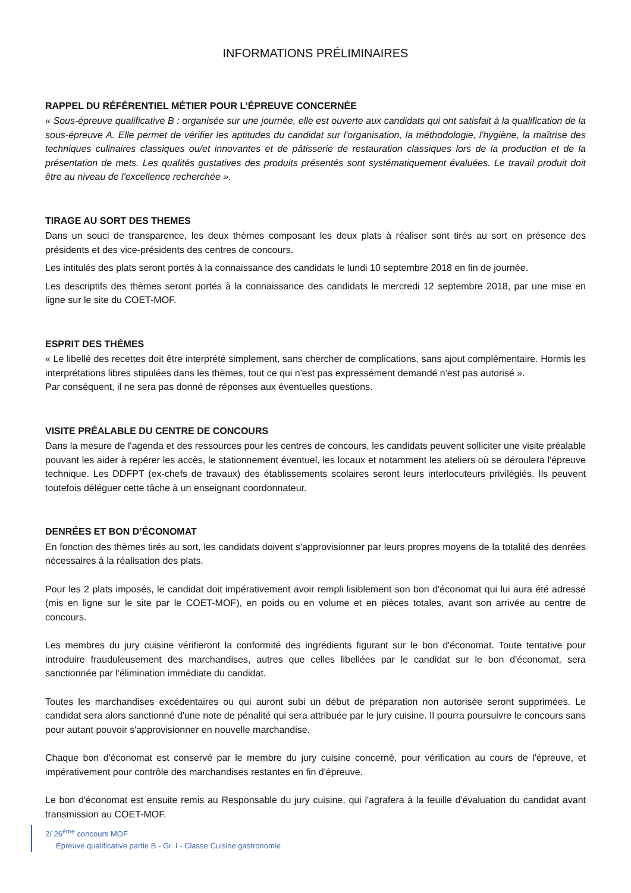INFORMATIONS PRÉLIMINAIRES
RAPPEL DU RÉFÉRENTIEL MÉTIER POUR L’ÉPREUVE CONCERNÉE
« Sous-épreuve qualificative B : organisée sur une journée, elle est ouverte aux candidats qui ont satisfait à la qualification de la sous-épreuve A. Elle permet de vérifier les aptitudes du candidat sur l'organisation, la méthodologie, l'hygiène, la maîtrise des techniques culinaires classiques ou/et innovantes et de pâtisserie de restauration classiques lors de la production et de la présentation de mets. Les qualités gustatives des produits présentés sont systématiquement évaluées. Le travail produit doit être au niveau de l'excellence recherchée ».
TIRAGE AU SORT DES THEMES
Dans un souci de transparence, les deux thèmes composant les deux plats à réaliser sont tirés au sort en présence des présidents et des vice-présidents des centres de concours.
Les intitulés des plats seront portés à la connaissance des candidats le lundi 10 septembre 2018 en fin de journée.
Les descriptifs des thèmes seront portés à la connaissance des candidats le mercredi 12 septembre 2018, par une mise en ligne sur le site du COET-MOF.
ESPRIT DES THÈMES
« Le libellé des recettes doit être interprété simplement, sans chercher de complications, sans ajout complémentaire. Hormis les interprétations libres stipulées dans les thèmes, tout ce qui n'est pas expressément demandé n'est pas autorisé ».
Par conséquent, il ne sera pas donné de réponses aux éventuelles questions.
VISITE PRÉALABLE DU CENTRE DE CONCOURS
Dans la mesure de l'agenda et des ressources pour les centres de concours, les candidats peuvent solliciter une visite préalable pouvant les aider à repérer les accès, le stationnement éventuel, les locaux et notamment les ateliers où se déroulera l'épreuve technique. Les DDFPT (ex-chefs de travaux) des établissements scolaires seront leurs interlocuteurs privilégiés. Ils peuvent toutefois déléguer cette tâche à un enseignant coordonnateur.
DENRÉES ET BON D’ÉCONOMAT
En fonction des thèmes tirés au sort, les candidats doivent s'approvisionner par leurs propres moyens de la totalité des denrées nécessaires à la réalisation des plats.
Pour les 2 plats imposés, le candidat doit impérativement avoir rempli lisiblement son bon d'économat qui lui aura été adressé (mis en ligne sur le site par le COET-MOF), en poids ou en volume et en pièces totales, avant son arrivée au centre de concours.
Les membres du jury cuisine vérifieront la conformité des ingrédients figurant sur le bon d'économat. Toute tentative pour introduire frauduleusement des marchandises, autres que celles libellées par le candidat sur le bon d'économat, sera sanctionnée par l'élimination immédiate du candidat.
Toutes les marchandises excédentaires ou qui auront subi un début de préparation non autorisée seront supprimées. Le candidat sera alors sanctionné d'une note de pénalité qui sera attribuée par le jury cuisine. Il pourra poursuivre le concours sans pour autant pouvoir s'approvisionner en nouvelle marchandise.
Chaque bon d'économat est conservé par le membre du jury cuisine concerné, pour vérification au cours de l'épreuve, et impérativement pour contrôle des marchandises restantes en fin d'épreuve.
Le bon d'économat est ensuite remis au Responsable du jury cuisine, qui l'agrafera à la feuille d'évaluation du candidat avant transmission au COET-MOF.
2/ 26<sup>ème</sup> concours MOF
Épreuve qualificative partie B - Gr. I - Classe Cuisine gastronomie